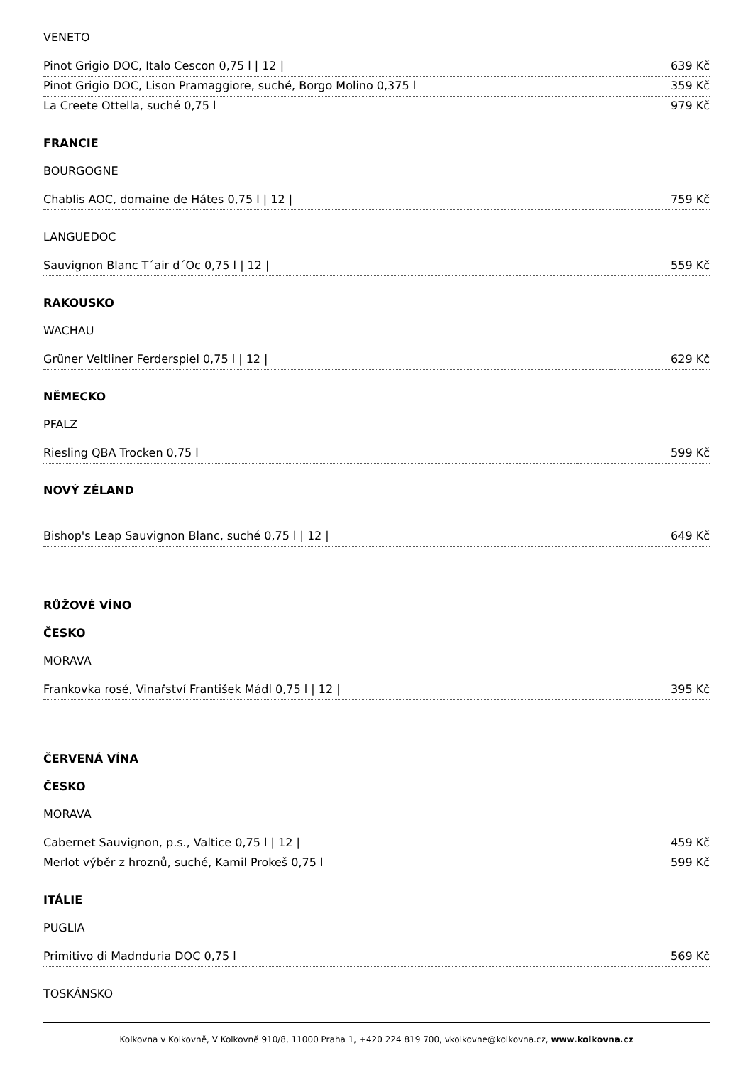VENETO
| Pinot Grigio DOC, Italo Cescon 0,75 l / 12 / | 639 Kč |
| Pinot Grigio DOC, Lison Pramaggiore, suché, Borgo Molino 0,375 l | 359 Kč |
| La Creete Ottella, suché 0,75 l | 979 Kč |
FRANCIE
BOURGOGNE
| Chablis AOC, domaine de Hátes 0,75 l / 12 / | 759 Kč |
LANGUEDOC
| Sauvignon Blanc T´air d´Oc 0,75 l / 12 / | 559 Kč |
RAKOUSKO
WACHAU
| Grüner Veltliner Ferderspiel 0,75 l / 12 / | 629 Kč |
NĚMECKO
PFALZ
| Riesling QBA Trocken 0,75 l | 599 Kč |
NOVÝ ZÉLAND
| Bishop's Leap Sauvignon Blanc, suché 0,75 l / 12 / | 649 Kč |
RŮŽOVÉ VÍNO
ČESKO
MORAVA
| Frankovka rosé, Vinařství František Mádl 0,75 l / 12 / | 395 Kč |
ČERVENÁ VÍNA
ČESKO
MORAVA
| Cabernet Sauvignon, p.s., Valtice 0,75 l / 12 / | 459 Kč |
| Merlot výběr z hroznů, suché, Kamil Prokeš 0,75 l | 599 Kč |
ITÁLIE
PUGLIA
| Primitivo di Madnduria DOC 0,75 l | 569 Kč |
TOSKÁNSKO
Kolkovna v Kolkovně, V Kolkovně 910/8, 11000 Praha 1, +420 224 819 700, vkolkovne@kolkovna.cz, www.kolkovna.cz